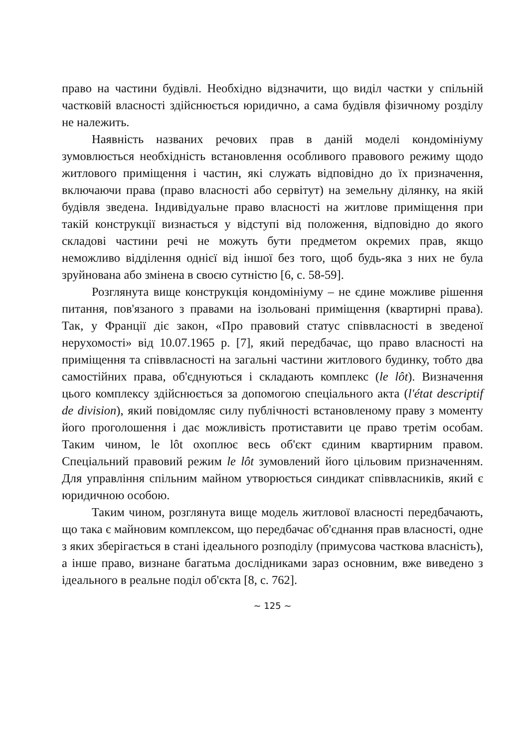право на частини будівлі. Необхідно відзначити, що виділ частки у спільній частковій власності здійснюється юридично, а сама будівля фізичному розділу не належить.
Наявність названих речових прав в даній моделі кондомініуму зумовлюється необхідність встановлення особливого правового режиму щодо житлового приміщення і частин, які служать відповідно до їх призначення, включаючи права (право власності або сервітут) на земельну ділянку, на якій будівля зведена. Індивідуальне право власності на житлове приміщення при такій конструкції визнається у відступі від положення, відповідно до якого складові частини речі не можуть бути предметом окремих прав, якщо неможливо відділення однієї від іншої без того, щоб будь-яка з них не була зруйнована або змінена в своєю сутністю [6, с. 58-59].
Розглянута вище конструкція кондомініуму – не єдине можливе рішення питання, пов'язаного з правами на ізольовані приміщення (квартирні права). Так, у Франції діє закон, «Про правовий статус співвласності в зведеної нерухомості» від 10.07.1965 р. [7], який передбачає, що право власності на приміщення та співвласності на загальні частини житлового будинку, тобто два самостійних права, об'єднуються і складають комплекс (le lôt). Визначення цього комплексу здійснюється за допомогою спеціального акта (l'état descriptif de division), який повідомляє силу публічності встановленому праву з моменту його проголошення і дає можливість протиставити це право третім особам. Таким чином, le lôt охоплює весь об'єкт єдиним квартирним правом. Спеціальний правовий режим le lôt зумовлений його цільовим призначенням. Для управління спільним майном утворюється синдикат співвласників, який є юридичною особою.
Таким чином, розглянута вище модель житлової власності передбачають, що така є майновим комплексом, що передбачає об'єднання прав власності, одне з яких зберігається в стані ідеального розподілу (примусова часткова власність), а інше право, визнане багатьма дослідниками зараз основним, вже виведено з ідеального в реальне поділ об'єкта [8, с. 762].
~ 125 ~